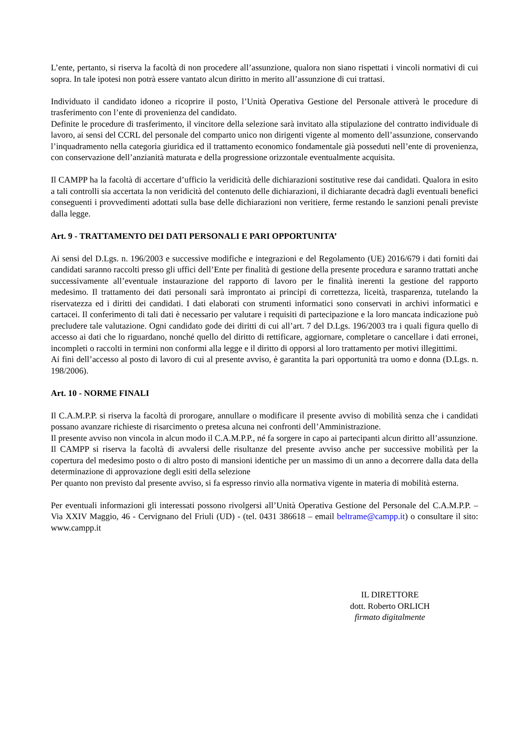L’ente, pertanto, si riserva la facoltà di non procedere all’assunzione, qualora non siano rispettati i vincoli normativi di cui sopra. In tale ipotesi non potrà essere vantato alcun diritto in merito all’assunzione di cui trattasi.
Individuato il candidato idoneo a ricoprire il posto, l’Unità Operativa Gestione del Personale attiverà le procedure di trasferimento con l’ente di provenienza del candidato.
Definite le procedure di trasferimento, il vincitore della selezione sarà invitato alla stipulazione del contratto individuale di lavoro, ai sensi del CCRL del personale del comparto unico non dirigenti vigente al momento dell’assunzione, conservando l’inquadramento nella categoria giuridica ed il trattamento economico fondamentale già posseduti nell’ente di provenienza, con conservazione dell’anzianità maturata e della progressione orizzontale eventualmente acquisita.
Il CAMPP ha la facoltà di accertare d’ufficio la veridicità delle dichiarazioni sostitutive rese dai candidati. Qualora in esito a tali controlli sia accertata la non veridicità del contenuto delle dichiarazioni, il dichiarante decadrà dagli eventuali benefici conseguenti i provvedimenti adottati sulla base delle dichiarazioni non veritiere, ferme restando le sanzioni penali previste dalla legge.
Art. 9 - TRATTAMENTO DEI DATI PERSONALI E PARI OPPORTUNITA’
Ai sensi del D.Lgs. n. 196/2003 e successive modifiche e integrazioni e del Regolamento (UE) 2016/679 i dati forniti dai candidati saranno raccolti presso gli uffici dell’Ente per finalità di gestione della presente procedura e saranno trattati anche successivamente all’eventuale instaurazione del rapporto di lavoro per le finalità inerenti la gestione del rapporto medesimo. Il trattamento dei dati personali sarà improntato ai principi di correttezza, liceità, trasparenza, tutelando la riservatezza ed i diritti dei candidati. I dati elaborati con strumenti informatici sono conservati in archivi informatici e cartacei. Il conferimento di tali dati è necessario per valutare i requisiti di partecipazione e la loro mancata indicazione può precludere tale valutazione. Ogni candidato gode dei diritti di cui all’art. 7 del D.Lgs. 196/2003 tra i quali figura quello di accesso ai dati che lo riguardano, nonché quello del diritto di rettificare, aggiornare, completare o cancellare i dati erronei, incompleti o raccolti in termini non conformi alla legge e il diritto di opporsi al loro trattamento per motivi illegittimi.
Ai fini dell’accesso al posto di lavoro di cui al presente avviso, è garantita la pari opportunità tra uomo e donna (D.Lgs. n. 198/2006).
Art. 10 - NORME FINALI
Il C.A.M.P.P. si riserva la facoltà di prorogare, annullare o modificare il presente avviso di mobilità senza che i candidati possano avanzare richieste di risarcimento o pretesa alcuna nei confronti dell’Amministrazione.
Il presente avviso non vincola in alcun modo il C.A.M.P.P., né fa sorgere in capo ai partecipanti alcun diritto all’assunzione.
Il CAMPP si riserva la facoltà di avvalersi delle risultanze del presente avviso anche per successive mobilità per la copertura del medesimo posto o di altro posto di mansioni identiche per un massimo di un anno a decorrere dalla data della determinazione di approvazione degli esiti della selezione
Per quanto non previsto dal presente avviso, si fa espresso rinvio alla normativa vigente in materia di mobilità esterna.
Per eventuali informazioni gli interessati possono rivolgersi all’Unità Operativa Gestione del Personale del C.A.M.P.P. – Via XXIV Maggio, 46 - Cervignano del Friuli (UD) - (tel. 0431 386618 – email beltrame@campp.it) o consultare il sito: www.campp.it
IL DIRETTORE
dott. Roberto ORLICH
firmato digitalmente